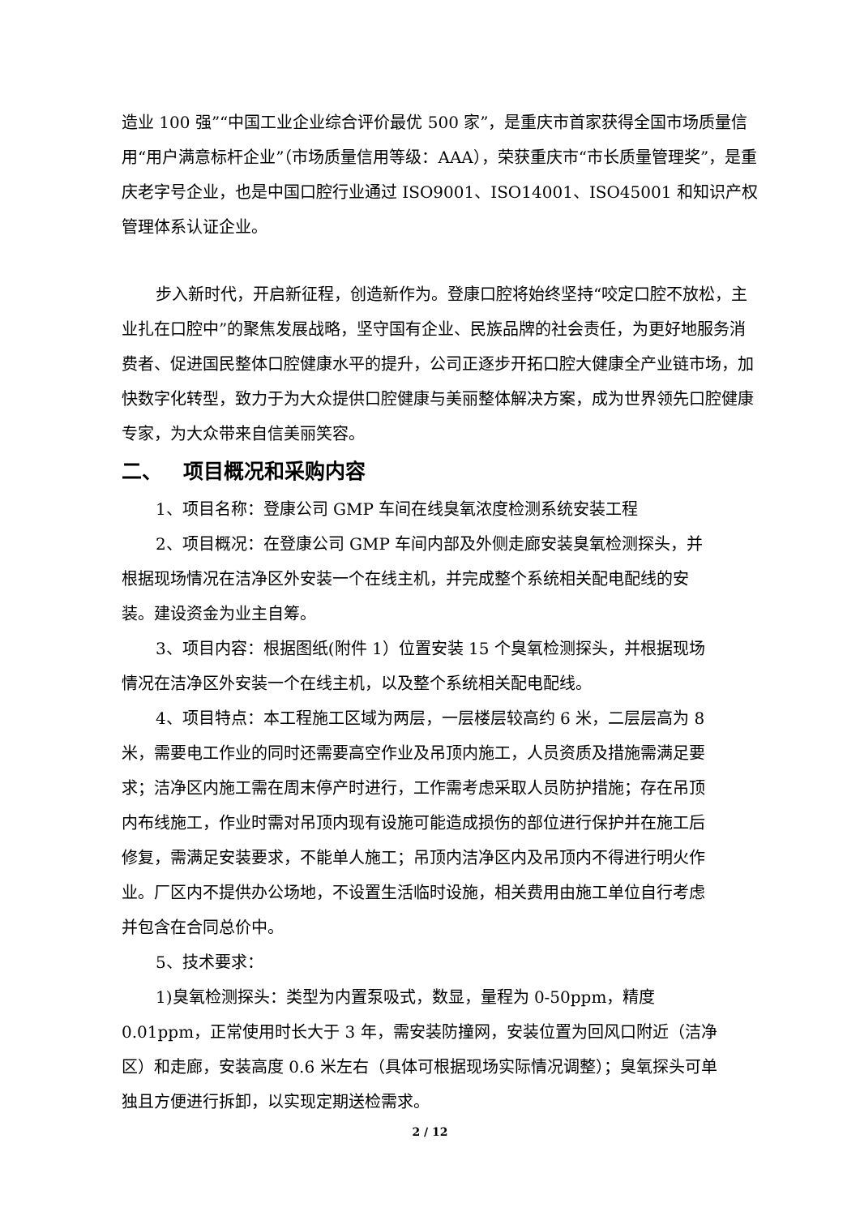造业 100 强”“中国工业企业综合评价最优 500 家”，是重庆市首家获得全国市场质量信用“用户满意标杆企业”（市场质量信用等级：AAA），荣获重庆市“市长质量管理奖”，是重庆老字号企业，也是中国口腔行业通过 ISO9001、ISO14001、ISO45001 和知识产权管理体系认证企业。
步入新时代，开启新征程，创造新作为。登康口腔将始终坚持“咬定口腔不放松，主业扎在口腔中”的聚焦发展战略，坚守国有企业、民族品牌的社会责任，为更好地服务消费者、促进国民整体口腔健康水平的提升，公司正逐步开拓口腔大健康全产业链市场，加快数字化转型，致力于为大众提供口腔健康与美丽整体解决方案，成为世界领先口腔健康专家，为大众带来自信美丽笑容。
二、 项目概况和采购内容
1、项目名称：登康公司 GMP 车间在线臭氧浓度检测系统安装工程
2、项目概况：在登康公司 GMP 车间内部及外侧走廊安装臭氧检测探头，并根据现场情况在洁净区外安装一个在线主机，并完成整个系统相关配电配线的安装。建设资金为业主自筹。
3、项目内容：根据图纸(附件 1）位置安装 15 个臭氧检测探头，并根据现场情况在洁净区外安装一个在线主机，以及整个系统相关配电配线。
4、项目特点：本工程施工区域为两层，一层楼层较高约 6 米，二层层高为 8 米，需要电工作业的同时还需要高空作业及吊顶内施工，人员资质及措施需满足要求；洁净区内施工需在周末停产时进行，工作需考虑采取人员防护措施；存在吊顶内布线施工，作业时需对吊顶内现有设施可能造成损伤的部位进行保护并在施工后修复，需满足安装要求，不能单人施工；吊顶内洁净区内及吊顶内不得进行明火作业。厂区内不提供办公场地，不设置生活临时设施，相关费用由施工单位自行考虑并包含在合同总价中。
5、技术要求：
1)臭氧检测探头：类型为内置泵吸式，数显，量程为 0-50ppm，精度 0.01ppm，正常使用时长大于 3 年，需安装防撞网，安装位置为回风口附近（洁净区）和走廊，安装高度 0.6 米左右（具体可根据现场实际情况调整）；臭氧探头可单独且方便进行拆卸，以实现定期送检需求。
2 / 12